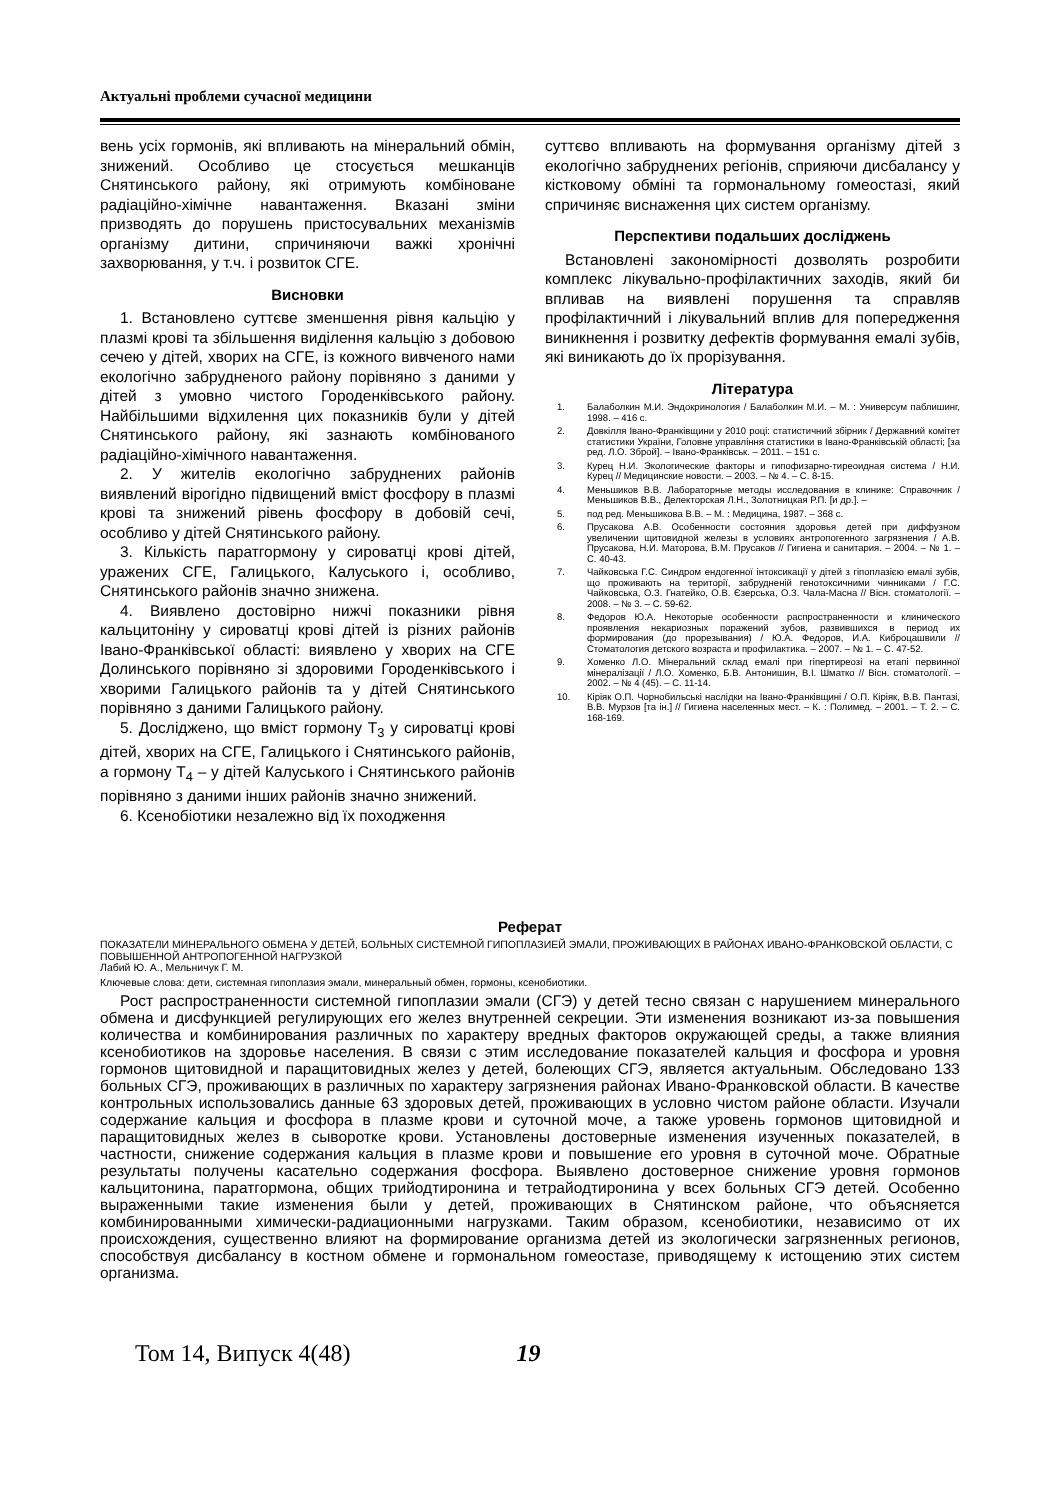Актуальні проблеми сучасної медицини
вень усіх гормонів, які впливають на мінеральний обмін, знижений. Особливо це стосується мешканців Снятинського району, які отримують комбіноване радіаційно-хімічне навантаження. Вказані зміни призводять до порушень пристосувальних механізмів організму дитини, спричиняючи важкі хронічні захворювання, у т.ч. і розвиток СГЕ.
Висновки
1. Встановлено суттєве зменшення рівня кальцію у плазмі крові та збільшення виділення кальцію з добовою сечею у дітей, хворих на СГЕ, із кожного вивченого нами екологічно забрудненого району порівняно з даними у дітей з умовно чистого Городенківського району. Найбільшими відхилення цих показників були у дітей Снятинського району, які зазнають комбінованого радіаційно-хімічного навантаження.
2. У жителів екологічно забруднених районів виявлений вірогідно підвищений вміст фосфору в плазмі крові та знижений рівень фосфору в добовій сечі, особливо у дітей Снятинського району.
3. Кількість паратгормону у сироватці крові дітей, уражених СГЕ, Галицького, Калуського і, особливо, Снятинського районів значно знижена.
4. Виявлено достовірно нижчі показники рівня кальцитоніну у сироватці крові дітей із різних районів Івано-Франківської області: виявлено у хворих на СГЕ Долинського порівняно зі здоровими Городенківського і хворими Галицького районів та у дітей Снятинського порівняно з даними Галицького району.
5. Досліджено, що вміст гормону Т<sub>3</sub> у сироватці крові дітей, хворих на СГЕ, Галицького і Снятинського районів, а гормону Т<sub>4</sub> – у дітей Калуського і Снятинського районів порівняно з даними інших районів значно знижений.
6. Ксенобіотики незалежно від їх походження
суттєво впливають на формування організму дітей з екологічно забруднених регіонів, сприяючи дисбалансу у кістковому обміні та гормональному гомеостазі, який спричиняє виснаження цих систем організму.
Перспективи подальших досліджень
Встановлені закономірності дозволять розробити комплекс лікувально-профілактичних заходів, який би впливав на виявлені порушення та справляв профілактичний і лікувальний вплив для попередження виникнення і розвитку дефектів формування емалі зубів, які виникають до їх прорізування.
Література
1. Балаболкин М.И. Эндокринология / Балаболкин М.И. – М. : Универсум паблишинг, 1998. – 416 с.
2. Довкілля Івано-Франківщини у 2010 році: статистичний збірник / Державний комітет статистики України, Головне управління статистики в Івано-Франківській області; [за ред. Л.О. Зброй]. – Івано-Франківськ. – 2011. – 151 с.
3. Курец Н.И. Экологические факторы и гипофизарно-тиреоидная система / Н.И. Курец // Медицинские новости. – 2003. – № 4. – С. 8-15.
4. Меньшиков В.В. Лабораторные методы исследования в клинике: Справочник / Меньшиков В.В., Делекторская Л.Н., Золотницкая Р.П. [и др.]. –
5. под ред. Меньшикова В.В. – М. : Медицина, 1987. – 368 с.
6. Прусакова А.В. Особенности состояния здоровья детей при диффузном увеличении щитовидной железы в условиях антропогенного загрязнения / А.В. Прусакова, Н.И. Маторова, В.М. Прусаков // Гигиена и санитария. – 2004. – № 1. – С. 40-43.
7. Чайковська Г.С. Синдром ендогенної інтоксикації у дітей з гіпоплазією емалі зубів, що проживають на території, забрудненій генотоксичними чинниками / Г.С. Чайковська, О.З. Гнатейко, О.В. Єзерська, О.З. Чала-Масна // Вісн. стоматології. – 2008. – № 3. – С. 59-62.
8. Федоров Ю.А. Некоторые особенности распространенности и клинического проявления некариозных поражений зубов, развившихся в период их формирования (до прорезывания) / Ю.А. Федоров, И.А. Киброцашвили // Стоматология детского возраста и профилактика. – 2007. – № 1. – С. 47-52.
9. Хоменко Л.О. Мінеральний склад емалі при гіпертиреозі на етапі первинної мінералізації / Л.О. Хоменко, Б.В. Антонишин, В.І. Шматко // Вісн. стоматології. – 2002. – № 4 (45). – С. 11-14.
10. Кіріяк О.П. Чорнобильські наслідки на Івано-Франківщині / О.П. Кіріяк, В.В. Пантазі, В.В. Мурзов [та ін.] // Гигиена населенных мест. – К. : Полимед. – 2001. – Т. 2. – С. 168-169.
Реферат
ПОКАЗАТЕЛИ МИНЕРАЛЬНОГО ОБМЕНА У ДЕТЕЙ, БОЛЬНЫХ СИСТЕМНОЙ ГИПОПЛАЗИЕЙ ЭМАЛИ, ПРОЖИВАЮЩИХ В РАЙОНАХ ИВАНО-ФРАНКОВСКОЙ ОБЛАСТИ, С ПОВЫШЕННОЙ АНТРОПОГЕННОЙ НАГРУЗКОЙ
Лабий Ю. А., Мельничук Г. М.
Ключевые слова: дети, системная гипоплазия эмали, минеральный обмен, гормоны, ксенобиотики.
Рост распространенности системной гипоплазии эмали (СГЭ) у детей тесно связан с нарушением минерального обмена и дисфункцией регулирующих его желез внутренней секреции. Эти изменения возникают из-за повышения количества и комбинирования различных по характеру вредных факторов окружающей среды, а также влияния ксенобиотиков на здоровье населения. В связи с этим исследование показателей кальция и фосфора и уровня гормонов щитовидной и паращитовидных желез у детей, болеющих СГЭ, является актуальным. Обследовано 133 больных СГЭ, проживающих в различных по характеру загрязнения районах Ивано-Франковской области. В качестве контрольных использовались данные 63 здоровых детей, проживающих в условно чистом районе области. Изучали содержание кальция и фосфора в плазме крови и суточной моче, а также уровень гормонов щитовидной и паращитовидных желез в сыворотке крови. Установлены достоверные изменения изученных показателей, в частности, снижение содержания кальция в плазме крови и повышение его уровня в суточной моче. Обратные результаты получены касательно содержания фосфора. Выявлено достоверное снижение уровня гормонов кальцитонина, паратгормона, общих трийодтиронина и тетрайодтиронина у всех больных СГЭ детей. Особенно выраженными такие изменения были у детей, проживающих в Снятинском районе, что объясняется комбинированными химически-радиационными нагрузками. Таким образом, ксенобиотики, независимо от их происхождения, существенно влияют на формирование организма детей из экологически загрязненных регионов, способствуя дисбалансу в костном обмене и гормональном гомеостазе, приводящему к истощению этих систем организма.
Том 14, Випуск 4(48) 19